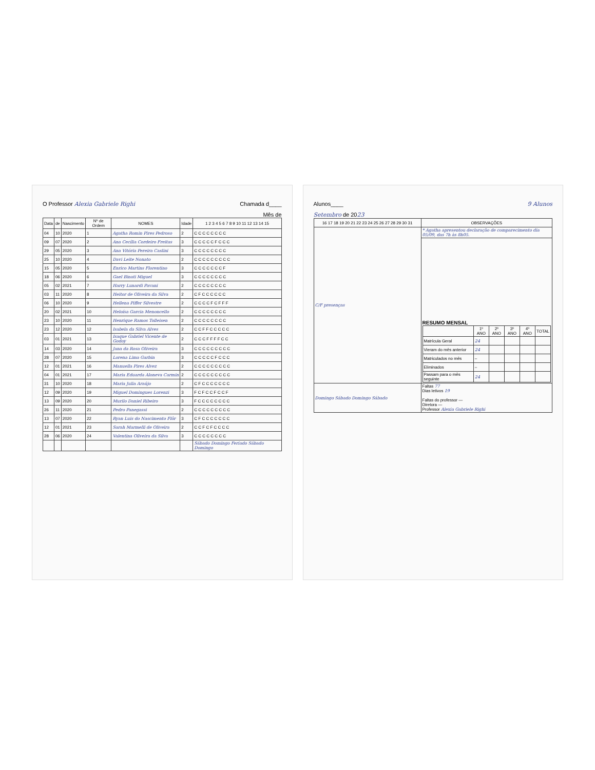O Professor Alexia Gabriele Righi Chamada d____
Mês de
| Data | de | Nascimento | Nº de Ordem | NOMES | Idade | 1 2 3 4 5 6 7 8 9 10 11 12 13 14 15 |
| --- | --- | --- | --- | --- | --- | --- |
| 04 | 10 | 2020 | 1 | Agatha Romin Pires Pedroso | 2 | C C C C C C C C |
| 09 | 07 | 2020 | 2 | Ana Cecília Cordeiro Freitas | 3 | C C C C C F C C C |
| 29 | 05 | 2020 | 3 | Ana Vitória Pereira Caslini | 3 | C C C C C C C C |
| 25 | 10 | 2020 | 4 | Davi Leite Nonato | 2 | C C C C C C C C C |
| 15 | 05 | 2020 | 5 | Enrico Martins Florentino | 3 | C C C C C C C F |
| 18 | 06 | 2020 | 6 | Gael Binati Miguel | 3 | C C C C C C C C |
| 05 | 02 | 2021 | 7 | Harry Lunardi Pavani | 2 | C C C C C C C C |
| 03 | 11 | 2020 | 8 | Heitor de Oliveira da Silva | 2 | C F C C C C C C |
| 06 | 10 | 2020 | 9 | Hellena Piffer Silvestre | 2 | C C C C F C F F F |
| 20 | 02 | 2021 | 10 | Heloísa Garcia Menoncello | 2 | C C C C C C C C |
| 23 | 10 | 2020 | 11 | Henrique Ramos Tolleisen | 2 | C C C C C C C C |
| 23 | 12 | 2020 | 12 | Isabela da Silva Alves | 2 | C C F F C C C C C |
| 03 | 01 | 2021 | 13 | Isaque Gabriel Vicente de Godoy | 2 | C C C F F F F C C |
| 14 | 03 | 2020 | 14 | Jana da Rosa Oliveira | 3 | C C C C C C C C C |
| 28 | 07 | 2020 | 15 | Lorena Lima Garbin | 3 | C C C C C F C C C |
| 12 | 01 | 2021 | 16 | Manuella Pires Alvez | 2 | C C C C C C C C C |
| 04 | 01 | 2021 | 17 | Maria Eduarda Aloneva Carmin | 2 | C C C C C C C C C |
| 31 | 10 | 2020 | 18 | Maria Julia Araújo | 2 | C F C C C C C C C |
| 12 | 09 | 2020 | 19 | Miguel Domingues Lorenzi | 3 | F C F C C F C C F |
| 13 | 09 | 2020 | 20 | Murilo Daniel Ribeiro | 3 | F C C C C C C C C |
| 26 | 11 | 2020 | 21 | Pedro Panegassi | 2 | C C C C C C C C C |
| 13 | 07 | 2020 | 22 | Ryan Luis do Nascimento Flôr | 3 | C F C C C C C C C |
| 12 | 01 | 2021 | 23 | Sarah Marmelli de Oliveira | 2 | C C F C F C C C C |
| 28 | 06 | 2020 | 24 | Valentina Oliveira da Silva | 3 | C C C C C C C C |
| | | | | | | Sábado Domingo Feriado Sábado Domingo |
Alunos____ 9 Alunos
Setembro de 2023
| 16 17 18 19 20 21 22 23 24 25 26 27 28 29 30 31 | OBSERVAÇÕES |
| --- | --- |
| C/F presenças | * Agatha apresentou declaração de comparecimento dia 05/09, das 7h às 8h05. |
| | RESUMO MENSAL / / 1º ANO / 2º ANO / 3º ANO / 4º ANO / TOTAL / / --- / --- / --- / --- / --- / --- / / Matrícula Geral / 24 / / / / / / Vieram do mês anterior / 24 / / / / / / Matriculados no mês / – / / / / / / Eliminados / – / / / / / / Passam para o mês seguinte / 24 / / / / / |
| Domingo Sábado Domingo Sábado | Faltas 77 Dias letivos 19 Faltas do professor — Diretora — Professor Alexia Gabriele Righi |